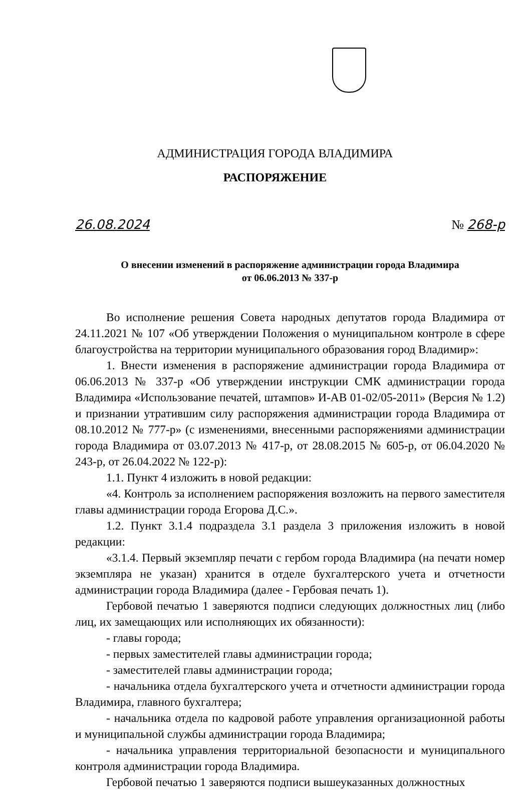АДМИНИСТРАЦИЯ ГОРОДА ВЛАДИМИРА
РАСПОРЯЖЕНИЕ
26.08.2024 № 268-р
О внесении изменений в распоряжение администрации города Владимира
от 06.06.2013 № 337-р
Во исполнение решения Совета народных депутатов города Владимира от 24.11.2021 № 107 «Об утверждении Положения о муниципальном контроле в сфере благоустройства на территории муниципального образования город Владимир»:
1. Внести изменения в распоряжение администрации города Владимира от 06.06.2013 № 337-р «Об утверждении инструкции СМК администрации города Владимира «Использование печатей, штампов» И-АВ 01-02/05-2011» (Версия № 1.2) и признании утратившим силу распоряжения администрации города Владимира от 08.10.2012 № 777-р» (с изменениями, внесенными распоряжениями администрации города Владимира от 03.07.2013 № 417-р, от 28.08.2015 № 605-р, от 06.04.2020 № 243-р, от 26.04.2022 № 122-р):
1.1. Пункт 4 изложить в новой редакции:
«4. Контроль за исполнением распоряжения возложить на первого заместителя главы администрации города Егорова Д.С.».
1.2. Пункт 3.1.4 подраздела 3.1 раздела 3 приложения изложить в новой редакции:
«3.1.4. Первый экземпляр печати с гербом города Владимира (на печати номер экземпляра не указан) хранится в отделе бухгалтерского учета и отчетности администрации города Владимира (далее - Гербовая печать 1).
Гербовой печатью 1 заверяются подписи следующих должностных лиц (либо лиц, их замещающих или исполняющих их обязанности):
- главы города;
- первых заместителей главы администрации города;
- заместителей главы администрации города;
- начальника отдела бухгалтерского учета и отчетности администрации города Владимира, главного бухгалтера;
- начальника отдела по кадровой работе управления организационной работы и муниципальной службы администрации города Владимира;
- начальника управления территориальной безопасности и муниципального контроля администрации города Владимира.
Гербовой печатью 1 заверяются подписи вышеуказанных должностных